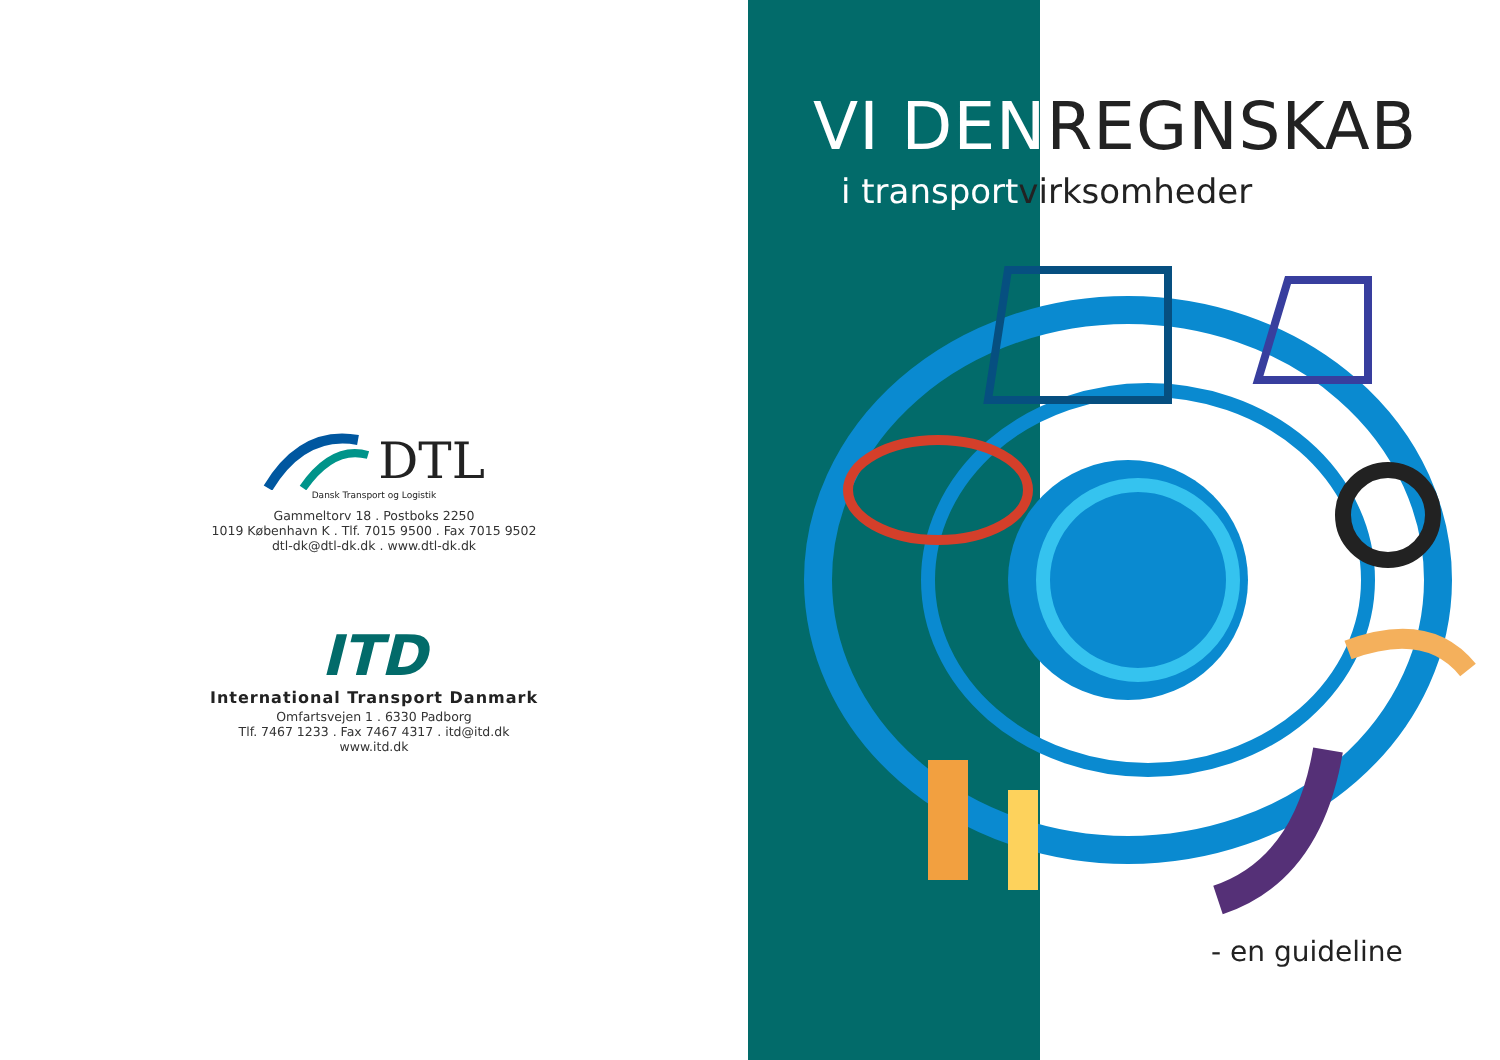DTL
Dansk Transport og Logistik
Gammeltorv 18 . Postboks 2250
1019 København K . Tlf. 7015 9500 . Fax 7015 9502
dtl-dk@dtl-dk.dk . www.dtl-dk.dk
ITD
International Transport Danmark
Omfartsvejen 1 . 6330 Padborg
Tlf. 7467 1233 . Fax 7467 4317 . itd@itd.dk
www.itd.dk
VI DENREGNSKAB
i transportvirksomheder
- en guideline